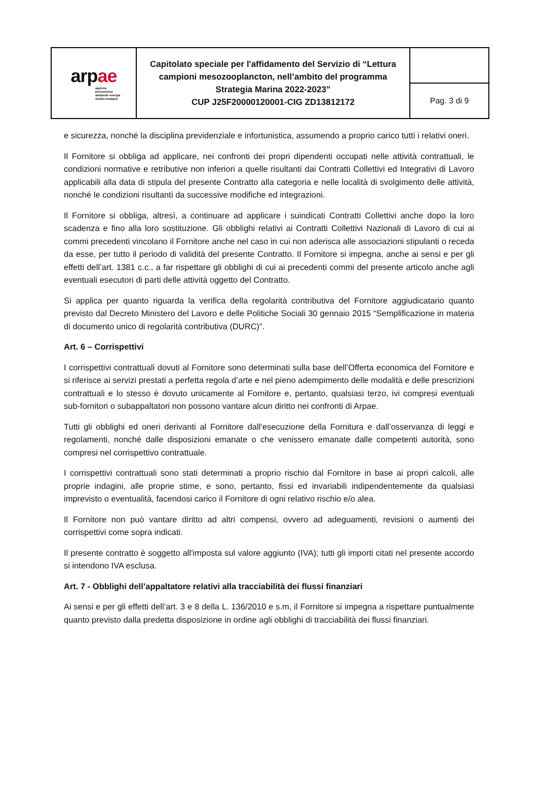| ar p a e agenzia prevenzione ambiente energia emilia-romagna | Capitolato speciale per l'affidamento del Servizio di “Lettura campioni mesozooplancton, nell’ambito del programma Strategia Marina 2022-2023” CUP J25F20000120001-CIG ZD13812172 | |
| | | Pag. 3 di 9 |
e sicurezza, nonché la disciplina previdenziale e infortunistica, assumendo a proprio carico tutti i relativi oneri.
Il Fornitore si obbliga ad applicare, nei confronti dei propri dipendenti occupati nelle attività contrattuali, le condizioni normative e retributive non inferiori a quelle risultanti dai Contratti Collettivi ed Integrativi di Lavoro applicabili alla data di stipula del presente Contratto alla categoria e nelle località di svolgimento delle attività, nonché le condizioni risultanti da successive modifiche ed integrazioni.
Il Fornitore si obbliga, altresì, a continuare ad applicare i suindicati Contratti Collettivi anche dopo la loro scadenza e fino alla loro sostituzione. Gli obblighi relativi ai Contratti Collettivi Nazionali di Lavoro di cui ai commi precedenti vincolano il Fornitore anche nel caso in cui non aderisca alle associazioni stipulanti o receda da esse, per tutto il periodo di validità del presente Contratto. Il Fornitore si impegna, anche ai sensi e per gli effetti dell’art. 1381 c.c., a far rispettare gli obblighi di cui ai precedenti commi del presente articolo anche agli eventuali esecutori di parti delle attività oggetto del Contratto.
Si applica per quanto riguarda la verifica della regolarità contributiva del Fornitore aggiudicatario quanto previsto dal Decreto Ministero del Lavoro e delle Politiche Sociali 30 gennaio 2015 “Semplificazione in materia di documento unico di regolarità contributiva (DURC)”.
Art. 6 – Corrispettivi
I corrispettivi contrattuali dovuti al Fornitore sono determinati sulla base dell’Offerta economica del Fornitore e si riferisce ai servizi prestati a perfetta regola d’arte e nel pieno adempimento delle modalità e delle prescrizioni contrattuali e lo stesso è dovuto unicamente al Fornitore e, pertanto, qualsiasi terzo, ivi compresi eventuali sub-fornitori o subappaltatori non possono vantare alcun diritto nei confronti di Arpae.
Tutti gli obblighi ed oneri derivanti al Fornitore dall’esecuzione della Fornitura e dall’osservanza di leggi e regolamenti, nonché dalle disposizioni emanate o che venissero emanate dalle competenti autorità, sono compresi nel corrispettivo contrattuale.
I corrispettivi contrattuali sono stati determinati a proprio rischio dal Fornitore in base ai propri calcoli, alle proprie indagini, alle proprie stime, e sono, pertanto, fissi ed invariabili indipendentemente da qualsiasi imprevisto o eventualità, facendosi carico il Fornitore di ogni relativo rischio e/o alea.
Il Fornitore non può vantare diritto ad altri compensi, ovvero ad adeguamenti, revisioni o aumenti dei corrispettivi come sopra indicati.
Il presente contratto è soggetto all'imposta sul valore aggiunto (IVA); tutti gli importi citati nel presente accordo si intendono IVA esclusa.
Art. 7 - Obblighi dell’appaltatore relativi alla tracciabilità dei flussi finanziari
Ai sensi e per gli effetti dell’art. 3 e 8 della L. 136/2010 e s.m, il Fornitore si impegna a rispettare puntualmente quanto previsto dalla predetta disposizione in ordine agli obblighi di tracciabilità dei flussi finanziari.